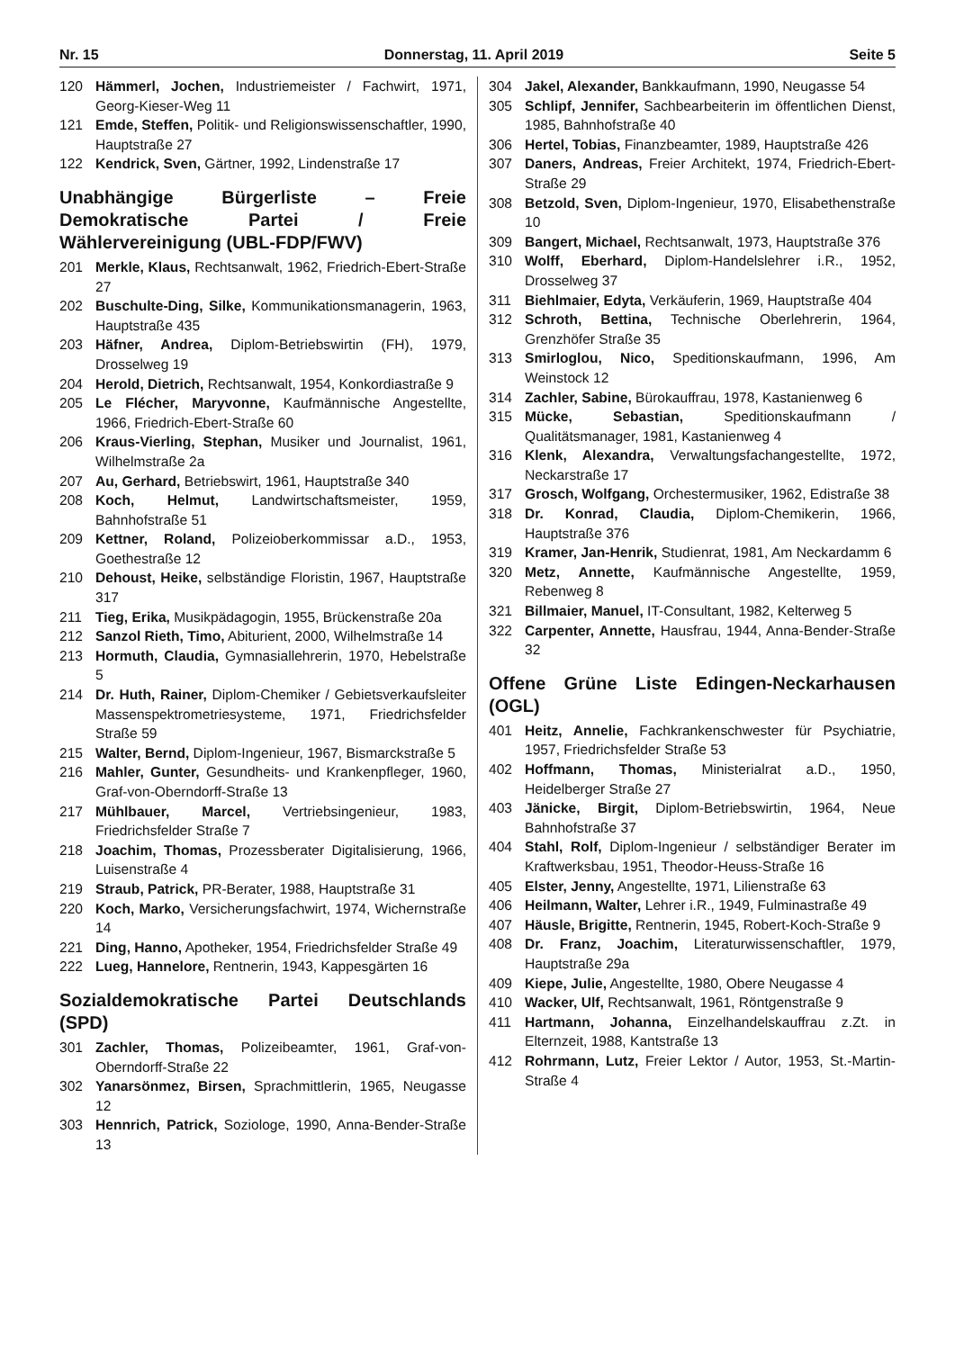Nr. 15 Donnerstag, 11. April 2019 Seite 5
120 Hämmerl, Jochen, Industriemeister / Fachwirt, 1971, Georg-Kieser-Weg 11
121 Emde, Steffen, Politik- und Religionswissenschaftler, 1990, Hauptstraße 27
122 Kendrick, Sven, Gärtner, 1992, Lindenstraße 17
Unabhängige Bürgerliste – Freie Demokratische Partei / Freie Wählervereinigung (UBL-FDP/FWV)
201 Merkle, Klaus, Rechtsanwalt, 1962, Friedrich-Ebert-Straße 27
202 Buschulte-Ding, Silke, Kommunikationsmanagerin, 1963, Hauptstraße 435
203 Häfner, Andrea, Diplom-Betriebswirtin (FH), 1979, Drosselweg 19
204 Herold, Dietrich, Rechtsanwalt, 1954, Konkordiastraße 9
205 Le Flécher, Maryvonne, Kaufmännische Angestellte, 1966, Friedrich-Ebert-Straße 60
206 Kraus-Vierling, Stephan, Musiker und Journalist, 1961, Wilhelmstraße 2a
207 Au, Gerhard, Betriebswirt, 1961, Hauptstraße 340
208 Koch, Helmut, Landwirtschaftsmeister, 1959, Bahnhofstraße 51
209 Kettner, Roland, Polizeioberkommissar a.D., 1953, Goethestraße 12
210 Dehoust, Heike, selbständige Floristin, 1967, Hauptstraße 317
211 Tieg, Erika, Musikpädagogin, 1955, Brückenstraße 20a
212 Sanzol Rieth, Timo, Abiturient, 2000, Wilhelmstraße 14
213 Hormuth, Claudia, Gymnasiallehrerin, 1970, Hebelstraße 5
214 Dr. Huth, Rainer, Diplom-Chemiker / Gebietsverkaufsleiter Massenspektrometriesysteme, 1971, Friedrichsfelder Straße 59
215 Walter, Bernd, Diplom-Ingenieur, 1967, Bismarckstraße 5
216 Mahler, Gunter, Gesundheits- und Krankenpfleger, 1960, Graf-von-Oberndorff-Straße 13
217 Mühlbauer, Marcel, Vertriebsingenieur, 1983, Friedrichsfelder Straße 7
218 Joachim, Thomas, Prozessberater Digitalisierung, 1966, Luisenstraße 4
219 Straub, Patrick, PR-Berater, 1988, Hauptstraße 31
220 Koch, Marko, Versicherungsfachwirt, 1974, Wichernstraße 14
221 Ding, Hanno, Apotheker, 1954, Friedrichsfelder Straße 49
222 Lueg, Hannelore, Rentnerin, 1943, Kappesgärten 16
Sozialdemokratische Partei Deutschlands (SPD)
301 Zachler, Thomas, Polizeibeamter, 1961, Graf-von-Oberndorff-Straße 22
302 Yanarsönmez, Birsen, Sprachmittlerin, 1965, Neugasse 12
303 Hennrich, Patrick, Soziologe, 1990, Anna-Bender-Straße 13
304 Jakel, Alexander, Bankkaufmann, 1990, Neugasse 54
305 Schlipf, Jennifer, Sachbearbeiterin im öffentlichen Dienst, 1985, Bahnhofstraße 40
306 Hertel, Tobias, Finanzbeamter, 1989, Hauptstraße 426
307 Daners, Andreas, Freier Architekt, 1974, Friedrich-Ebert-Straße 29
308 Betzold, Sven, Diplom-Ingenieur, 1970, Elisabethenstraße 10
309 Bangert, Michael, Rechtsanwalt, 1973, Hauptstraße 376
310 Wolff, Eberhard, Diplom-Handelslehrer i.R., 1952, Drosselweg 37
311 Biehlmaier, Edyta, Verkäuferin, 1969, Hauptstraße 404
312 Schroth, Bettina, Technische Oberlehrerin, 1964, Grenzhöfer Straße 35
313 Smirloglou, Nico, Speditionskaufmann, 1996, Am Weinstock 12
314 Zachler, Sabine, Bürokauffrau, 1978, Kastanienweg 6
315 Mücke, Sebastian, Speditionskaufmann / Qualitätsmanager, 1981, Kastanienweg 4
316 Klenk, Alexandra, Verwaltungsfachangestellte, 1972, Neckarstraße 17
317 Grosch, Wolfgang, Orchestermusiker, 1962, Edistraße 38
318 Dr. Konrad, Claudia, Diplom-Chemikerin, 1966, Hauptstraße 376
319 Kramer, Jan-Henrik, Studienrat, 1981, Am Neckardamm 6
320 Metz, Annette, Kaufmännische Angestellte, 1959, Rebenweg 8
321 Billmaier, Manuel, IT-Consultant, 1982, Kelterweg 5
322 Carpenter, Annette, Hausfrau, 1944, Anna-Bender-Straße 32
Offene Grüne Liste Edingen-Neckarhausen (OGL)
401 Heitz, Annelie, Fachkrankenschwester für Psychiatrie, 1957, Friedrichsfelder Straße 53
402 Hoffmann, Thomas, Ministerialrat a.D., 1950, Heidelberger Straße 27
403 Jänicke, Birgit, Diplom-Betriebswirtin, 1964, Neue Bahnhofstraße 37
404 Stahl, Rolf, Diplom-Ingenieur / selbständiger Berater im Kraftwerksbau, 1951, Theodor-Heuss-Straße 16
405 Elster, Jenny, Angestellte, 1971, Lilienstraße 63
406 Heilmann, Walter, Lehrer i.R., 1949, Fulminastraße 49
407 Häusle, Brigitte, Rentnerin, 1945, Robert-Koch-Straße 9
408 Dr. Franz, Joachim, Literaturwissenschaftler, 1979, Hauptstraße 29a
409 Kiepe, Julie, Angestellte, 1980, Obere Neugasse 4
410 Wacker, Ulf, Rechtsanwalt, 1961, Röntgenstraße 9
411 Hartmann, Johanna, Einzelhandelskauffrau z.Zt. in Elternzeit, 1988, Kantstraße 13
412 Rohrmann, Lutz, Freier Lektor / Autor, 1953, St.-Martin-Straße 4